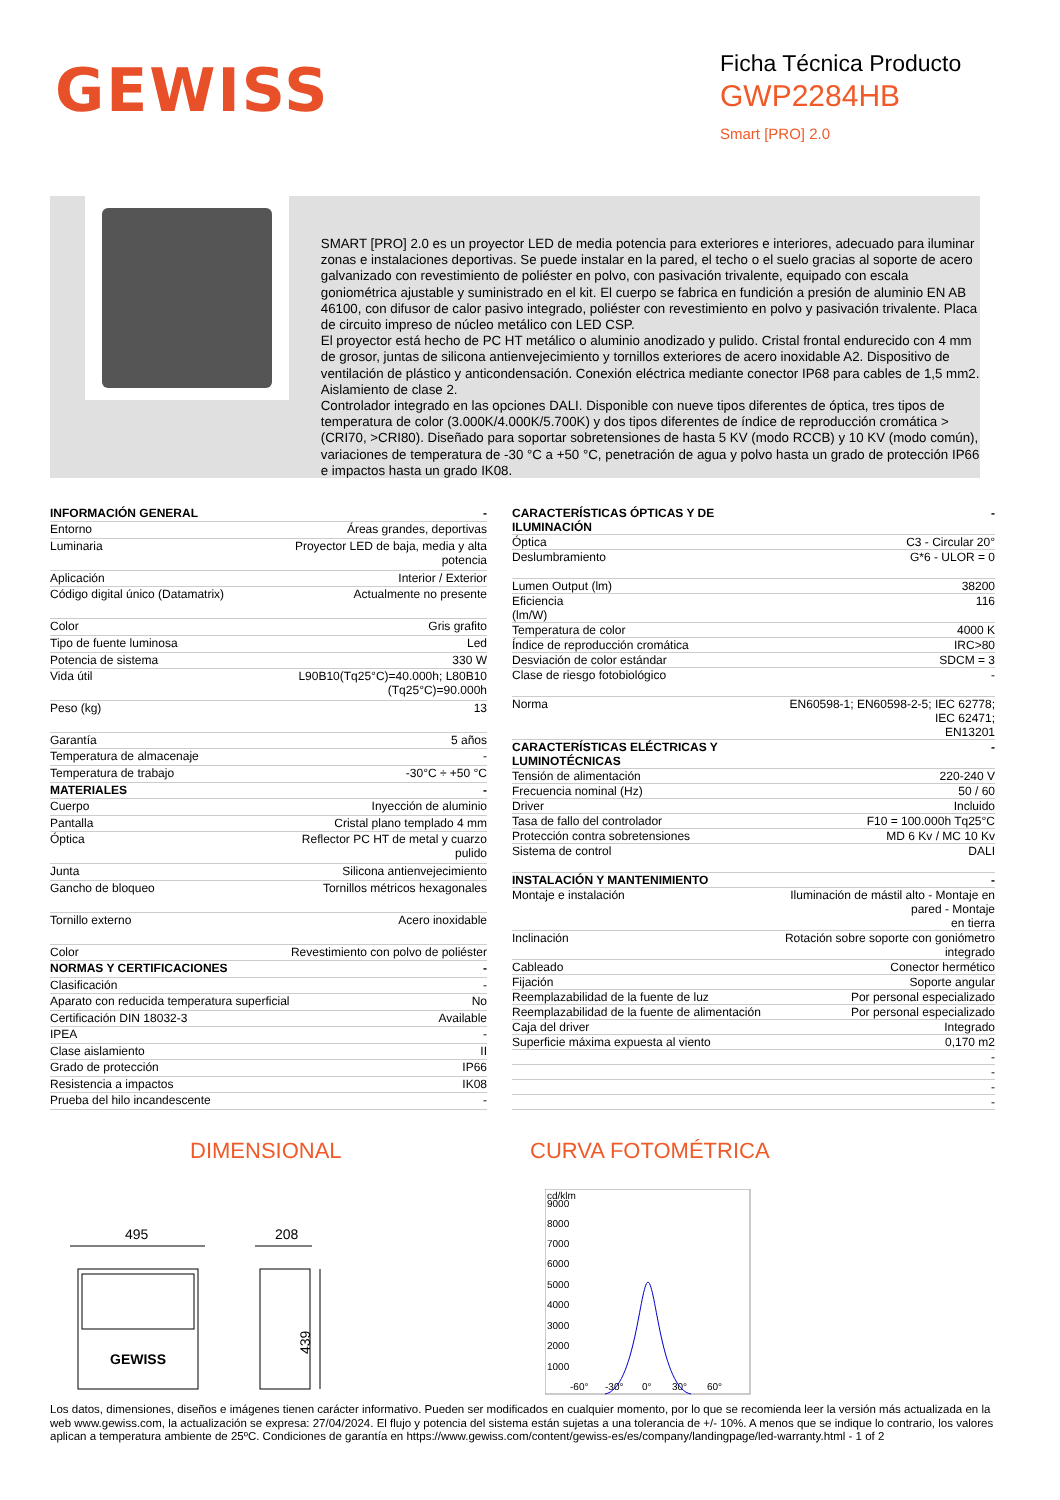GEWISS
Ficha Técnica Producto
GWP2284HB
Smart [PRO] 2.0
SMART [PRO] 2.0 es un proyector LED de media potencia para exteriores e interiores, adecuado para iluminar zonas e instalaciones deportivas. Se puede instalar en la pared, el techo o el suelo gracias al soporte de acero galvanizado con revestimiento de poliéster en polvo, con pasivación trivalente, equipado con escala goniométrica ajustable y suministrado en el kit. El cuerpo se fabrica en fundición a presión de aluminio EN AB 46100, con difusor de calor pasivo integrado, poliéster con revestimiento en polvo y pasivación trivalente. Placa de circuito impreso de núcleo metálico con LED CSP.
El proyector está hecho de PC HT metálico o aluminio anodizado y pulido. Cristal frontal endurecido con 4 mm de grosor, juntas de silicona antienvejecimiento y tornillos exteriores de acero inoxidable A2. Dispositivo de ventilación de plástico y anticondensación. Conexión eléctrica mediante conector IP68 para cables de 1,5 mm2. Aislamiento de clase 2.
Controlador integrado en las opciones DALI. Disponible con nueve tipos diferentes de óptica, tres tipos de temperatura de color (3.000K/4.000K/5.700K) y dos tipos diferentes de índice de reproducción cromática > (CRI70, >CRI80). Diseñado para soportar sobretensiones de hasta 5 KV (modo RCCB) y 10 KV (modo común), variaciones de temperatura de -30 °C a +50 °C, penetración de agua y polvo hasta un grado de protección IP66 e impactos hasta un grado IK08.
| INFORMACIÓN GENERAL | - |
| --- | --- |
| Entorno | Áreas grandes, deportivas |
| Luminaria | Proyector LED de baja, media y alta potencia |
| Aplicación | Interior / Exterior |
| Código digital único (Datamatrix) | Actualmente no presente |
| Color | Gris grafito |
| Tipo de fuente luminosa | Led |
| Potencia de sistema | 330 W |
| Vida útil | L90B10(Tq25°C)=40.000h; L80B10 (Tq25°C)=90.000h |
| Peso (kg) | 13 |
| Garantía | 5 años |
| Temperatura de almacenaje | - |
| Temperatura de trabajo | -30°C ÷ +50 °C |
| MATERIALES | - |
| Cuerpo | Inyección de aluminio |
| Pantalla | Cristal plano templado 4 mm |
| Óptica | Reflector PC HT de metal y cuarzo pulido |
| Junta | Silicona antienvejecimiento |
| Gancho de bloqueo | Tornillos métricos hexagonales |
| Tornillo externo | Acero inoxidable |
| Color | Revestimiento con polvo de poliéster |
| NORMAS Y CERTIFICACIONES | - |
| Clasificación | - |
| Aparato con reducida temperatura superficial | No |
| Certificación DIN 18032-3 | Available |
| IPEA | - |
| Clase aislamiento | II |
| Grado de protección | IP66 |
| Resistencia a impactos | IK08 |
| Prueba del hilo incandescente | - |
| CARACTERÍSTICAS ÓPTICAS Y DE ILUMINACIÓN | - |
| --- | --- |
| Óptica | C3 - Circular 20° |
| Deslumbramiento | G*6 - ULOR = 0 |
| Lumen Output (lm) | 38200 |
| Eficiencia (lm/W) | 116 |
| Temperatura de color | 4000 K |
| Índice de reproducción cromática | IRC>80 |
| Desviación de color estándar | SDCM = 3 |
| Clase de riesgo fotobiológico | - |
| Norma | EN60598-1; EN60598-2-5; IEC 62778; IEC 62471; EN13201 |
| CARACTERÍSTICAS ELÉCTRICAS Y LUMINOTÉCNICAS | - |
| Tensión de alimentación | 220-240 V |
| Frecuencia nominal (Hz) | 50 / 60 |
| Driver | Incluido |
| Tasa de fallo del controlador | F10 = 100.000h Tq25°C |
| Protección contra sobretensiones | MD 6 Kv / MC 10 Kv |
| Sistema de control | DALI |
| INSTALACIÓN Y MANTENIMIENTO | - |
| Montaje e instalación | Iluminación de mástil alto - Montaje en pared - Montaje en tierra |
| Inclinación | Rotación sobre soporte con goniómetro integrado |
| Cableado | Conector hermético |
| Fijación | Soporte angular |
| Reemplazabilidad de la fuente de luz | Por personal especializado |
| Reemplazabilidad de la fuente de alimentación | Por personal especializado |
| Caja del driver | Integrado |
| Superficie máxima expuesta al viento | 0,170 m2 |
| | - |
| | - |
| | - |
| | - |
DIMENSIONAL
495
208
439
GEWISS
CURVA FOTOMÉTRICA
cd/klm
9000
8000
7000
6000
5000
4000
3000
2000
1000
-60°
-30°
0°
30°
60°
Los datos, dimensiones, diseños e imágenes tienen carácter informativo. Pueden ser modificados en cualquier momento, por lo que se recomienda leer la versión más actualizada en la web www.gewiss.com, la actualización se expresa: 27/04/2024. El flujo y potencia del sistema están sujetas a una tolerancia de +/- 10%. A menos que se indique lo contrario, los valores aplican a temperatura ambiente de 25ºC. Condiciones de garantía en https://www.gewiss.com/content/gewiss-es/es/company/landingpage/led-warranty.html - 1 of 2